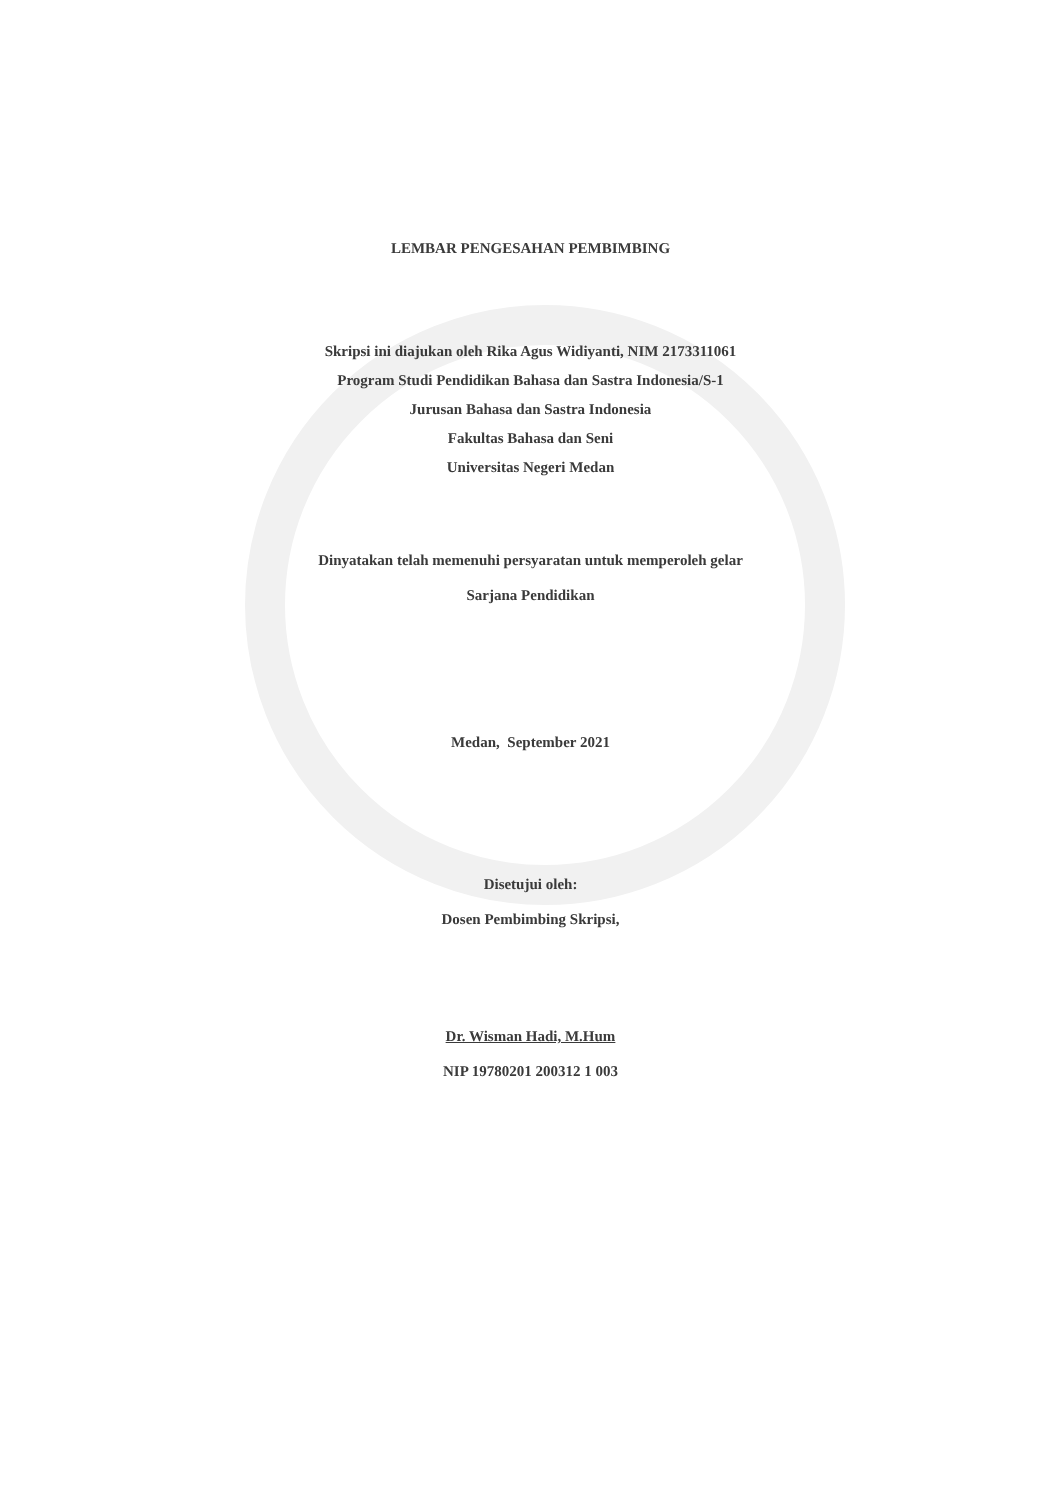LEMBAR PENGESAHAN PEMBIMBING
Skripsi ini diajukan oleh Rika Agus Widiyanti, NIM 2173311061
Program Studi Pendidikan Bahasa dan Sastra Indonesia/S-1
Jurusan Bahasa dan Sastra Indonesia
Fakultas Bahasa dan Seni
Universitas Negeri Medan
Dinyatakan telah memenuhi persyaratan untuk memperoleh gelar
Sarjana Pendidikan
Medan, September 2021
Disetujui oleh:
Dosen Pembimbing Skripsi,
Dr. Wisman Hadi, M.Hum
NIP 19780201 200312 1 003